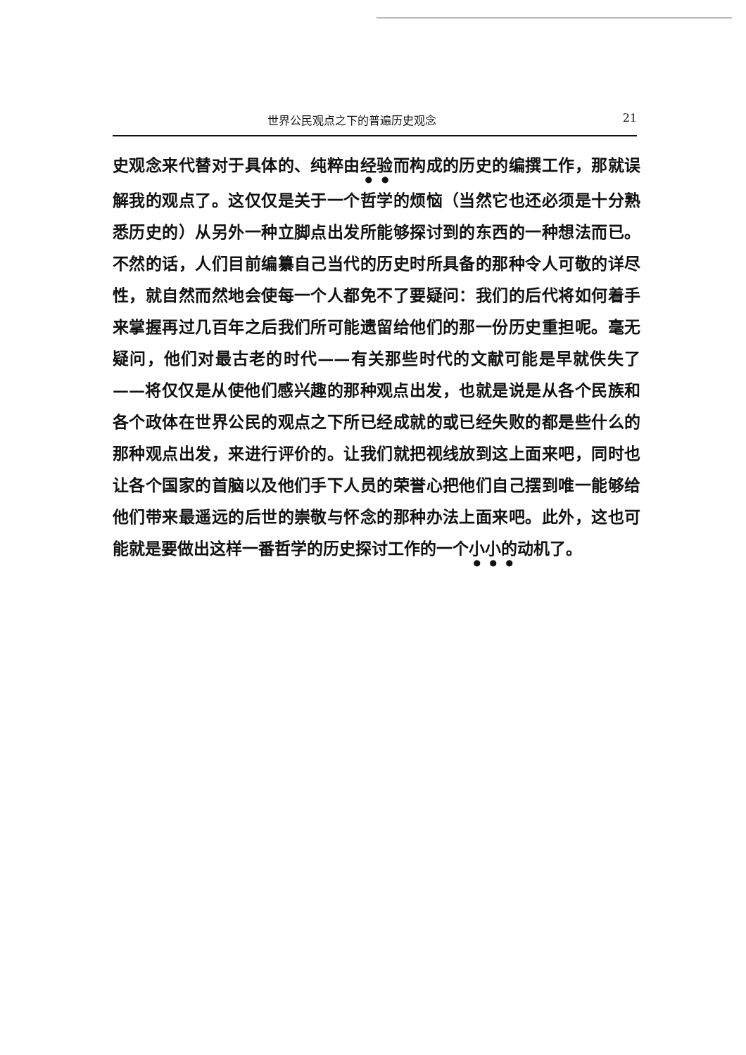世界公民观点之下的普遍历史观念 21
史观念来代替对于具体的、纯粹由经验而构成的历史的编撰工作，那就误解我的观点了。这仅仅是关于一个哲学的烦恼（当然它也还必须是十分熟悉历史的）从另外一种立脚点出发所能够探讨到的东西的一种想法而已。不然的话，人们目前编纂自己当代的历史时所具备的那种令人可敬的详尽性，就自然而然地会使每一个人都免不了要疑问：我们的后代将如何着手来掌握再过几百年之后我们所可能遗留给他们的那一份历史重担呢。毫无疑问，他们对最古老的时代——有关那些时代的文献可能是早就佚失了——将仅仅是从使他们感兴趣的那种观点出发，也就是说是从各个民族和各个政体在世界公民的观点之下所已经成就的或已经失败的都是些什么的那种观点出发，来进行评价的。让我们就把视线放到这上面来吧，同时也让各个国家的首脑以及他们手下人员的荣誉心把他们自己摆到唯一能够给他们带来最遥远的后世的崇敬与怀念的那种办法上面来吧。此外，这也可能就是要做出这样一番哲学的历史探讨工作的一个小小的动机了。